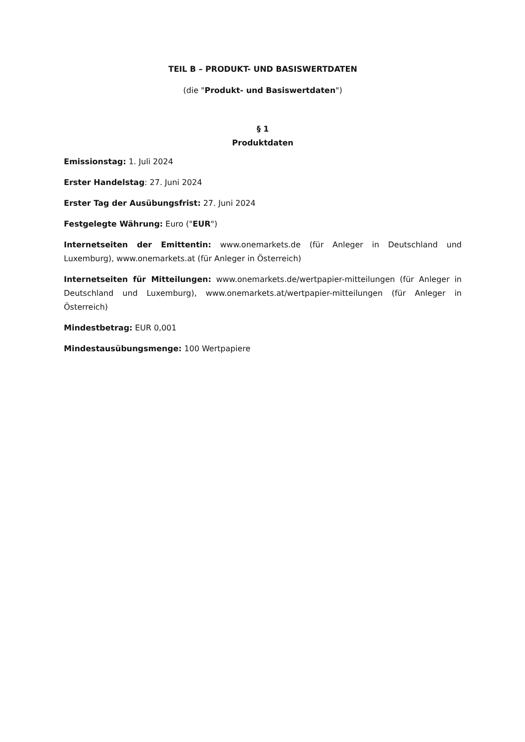TEIL B – PRODUKT- UND BASISWERTDATEN
(die "Produkt- und Basiswertdaten")
§ 1
Produktdaten
Emissionstag: 1. Juli 2024
Erster Handelstag: 27. Juni 2024
Erster Tag der Ausübungsfrist: 27. Juni 2024
Festgelegte Währung: Euro ("EUR")
Internetseiten der Emittentin: www.onemarkets.de (für Anleger in Deutschland und Luxemburg), www.onemarkets.at (für Anleger in Österreich)
Internetseiten für Mitteilungen: www.onemarkets.de/wertpapier-mitteilungen (für Anleger in Deutschland und Luxemburg), www.onemarkets.at/wertpapier-mitteilungen (für Anleger in Österreich)
Mindestbetrag: EUR 0,001
Mindestausübungsmenge: 100 Wertpapiere